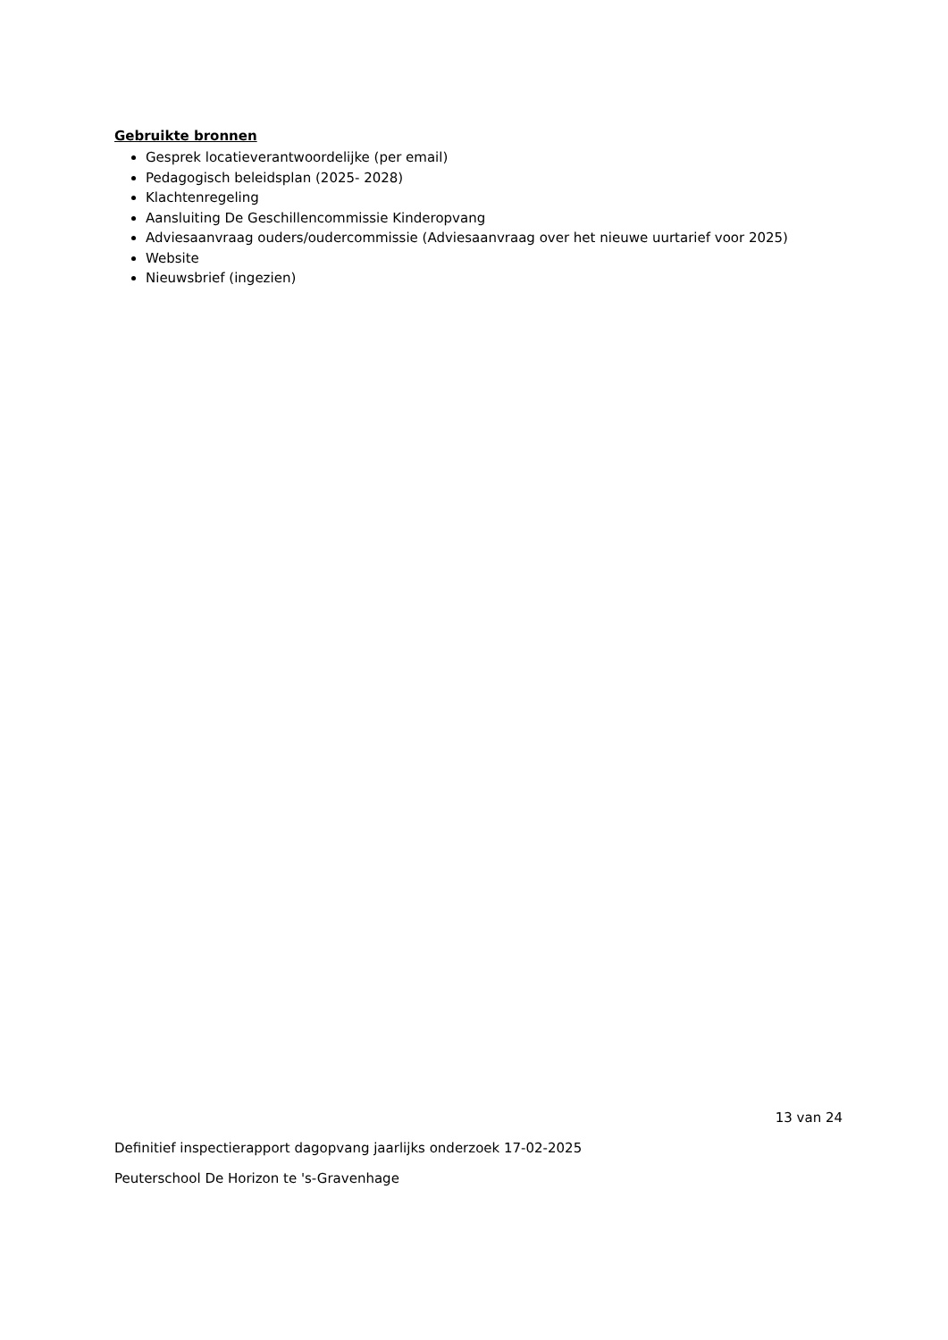Gebruikte bronnen
Gesprek locatieverantwoordelijke (per email)
Pedagogisch beleidsplan (2025- 2028)
Klachtenregeling
Aansluiting De Geschillencommissie Kinderopvang
Adviesaanvraag ouders/oudercommissie (Adviesaanvraag over het nieuwe uurtarief voor 2025)
Website
Nieuwsbrief (ingezien)
13 van 24
Definitief inspectierapport dagopvang jaarlijks onderzoek 17-02-2025
Peuterschool De Horizon te 's-Gravenhage